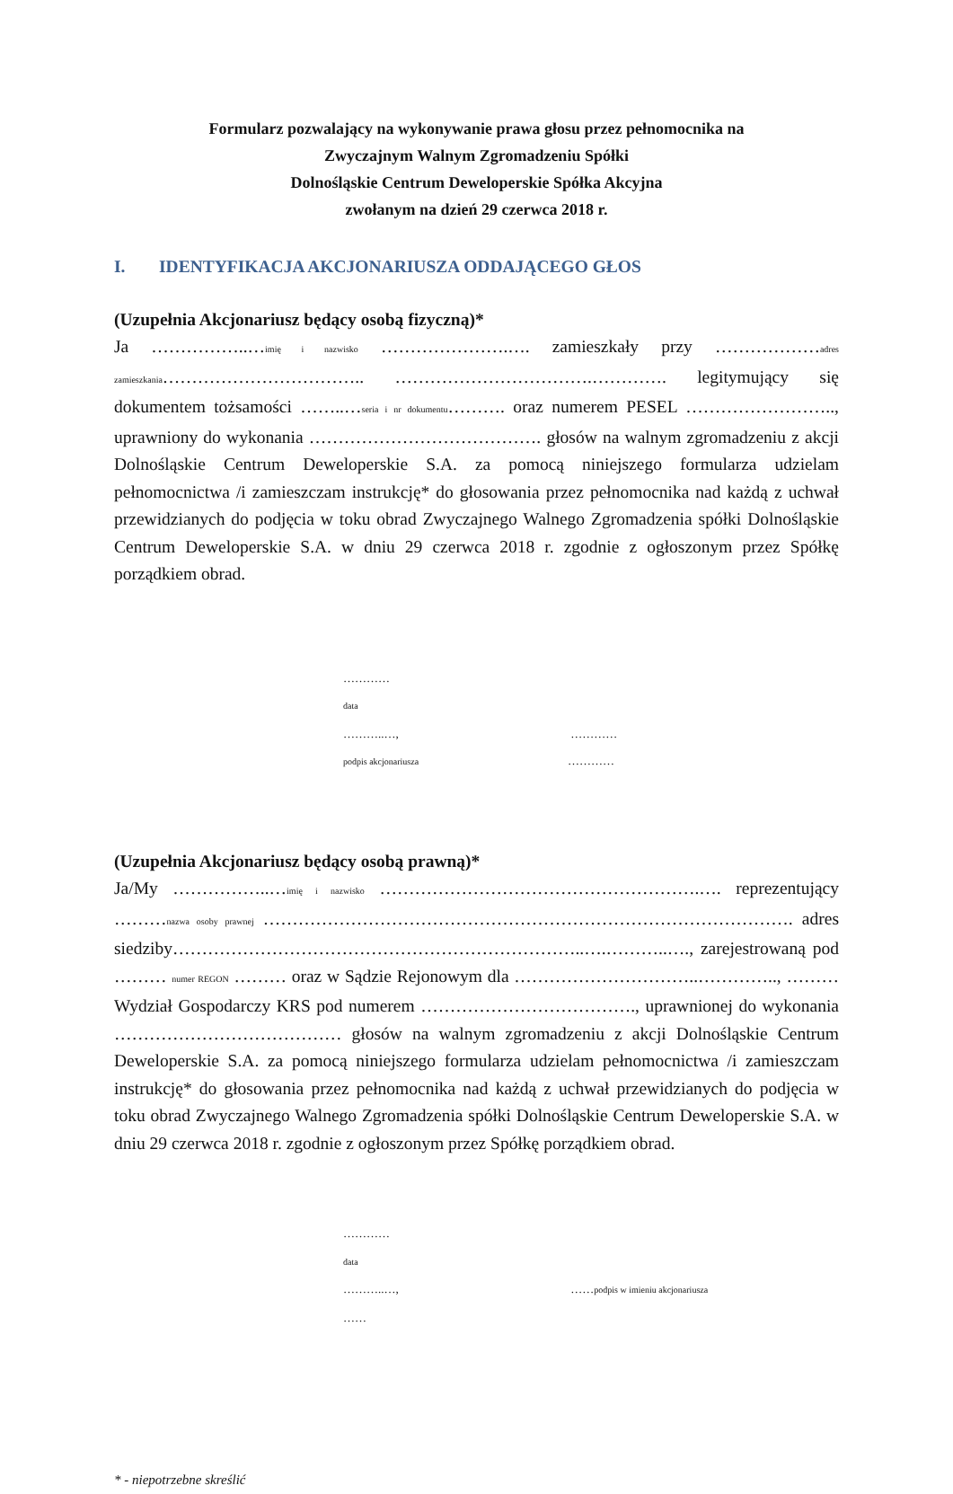Formularz pozwalający na wykonywanie prawa głosu przez pełnomocnika na
Zwyczajnym Walnym Zgromadzeniu Spółki
Dolnośląskie Centrum Deweloperskie Spółka Akcyjna
zwołanym na dzień 29 czerwca 2018 r.
I. IDENTYFIKACJA AKCJONARIUSZA ODDAJĄCEGO GŁOS
(Uzupełnia Akcjonariusz będący osobą fizyczną)*
Ja ……………..…imię i nazwisko ………………….…. zamieszkały przy ………………adres zamieszkania…………………………….. …………………………….…………. legitymujący się dokumentem tożsamości ……..…seria i nr dokumentu………. oraz numerem PESEL …………………….., uprawniony do wykonania …………………………………. głosów na walnym zgromadzeniu z akcji Dolnośląskie Centrum Deweloperskie S.A. za pomocą niniejszego formularza udzielam pełnomocnictwa /i zamieszczam instrukcję* do głosowania przez pełnomocnika nad każdą z uchwał przewidzianych do podjęcia w toku obrad Zwyczajnego Walnego Zgromadzenia spółki Dolnośląskie Centrum Deweloperskie S.A. w dniu 29 czerwca 2018 r. zgodnie z ogłoszonym przez Spółkę porządkiem obrad.
………… data ………..…, ………… podpis akcjonariusza …………
(Uzupełnia Akcjonariusz będący osobą prawną)*
Ja/My ……………..…imię i nazwisko ……………………………………………….…. reprezentujący ………nazwa osoby prawnej ………………………………………………………………………………. adres siedziby……………………………………………………………..….………..…., zarejestrowaną pod ……… numer REGON ……… oraz w Sądzie Rejonowym dla …………………………..………….., ……… Wydział Gospodarczy KRS pod numerem ………………………………., uprawnionej do wykonania ………………………………… głosów na walnym zgromadzeniu z akcji Dolnośląskie Centrum Deweloperskie S.A. za pomocą niniejszego formularza udzielam pełnomocnictwa /i zamieszczam instrukcję* do głosowania przez pełnomocnika nad każdą z uchwał przewidzianych do podjęcia w toku obrad Zwyczajnego Walnego Zgromadzenia spółki Dolnośląskie Centrum Deweloperskie S.A. w dniu 29 czerwca 2018 r. zgodnie z ogłoszonym przez Spółkę porządkiem obrad.
………… data ………..…, …… podpis w imieniu akcjonariusza ……
* - niepotrzebne skreślić